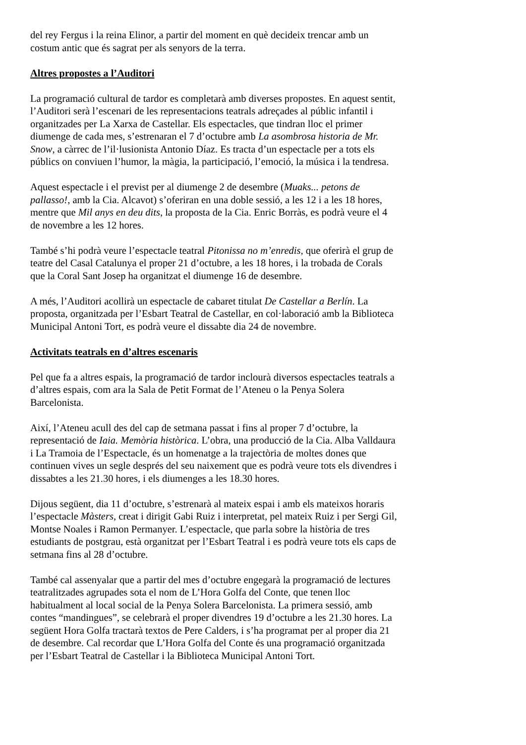del rey Fergus i la reina Elinor, a partir del moment en què decideix trencar amb un costum antic que és sagrat per als senyors de la terra.
Altres propostes a l’Auditori
La programació cultural de tardor es completarà amb diverses propostes. En aquest sentit, l’Auditori serà l’escenari de les representacions teatrals adreçades al públic infantil i organitzades per La Xarxa de Castellar. Els espectacles, que tindran lloc el primer diumenge de cada mes, s’estrenaran el 7 d’octubre amb La asombrosa historia de Mr. Snow, a càrrec de l’il·lusionista Antonio Díaz. Es tracta d’un espectacle per a tots els públics on conviuen l’humor, la màgia, la participació, l’emoció, la música i la tendresa.
Aquest espectacle i el previst per al diumenge 2 de desembre (Muaks... petons de pallasso!, amb la Cia. Alcavot) s’oferiran en una doble sessió, a les 12 i a les 18 hores, mentre que Mil anys en deu dits, la proposta de la Cia. Enric Borràs, es podrà veure el 4 de novembre a les 12 hores.
També s’hi podrà veure l’espectacle teatral Pitonissa no m’enredis, que oferirà el grup de teatre del Casal Catalunya el proper 21 d’octubre, a les 18 hores, i la trobada de Corals que la Coral Sant Josep ha organitzat el diumenge 16 de desembre.
A més, l’Auditori acollirà un espectacle de cabaret titulat De Castellar a Berlín. La proposta, organitzada per l’Esbart Teatral de Castellar, en col·laboració amb la Biblioteca Municipal Antoni Tort, es podrà veure el dissabte dia 24 de novembre.
Activitats teatrals en d’altres escenaris
Pel que fa a altres espais, la programació de tardor inclourà diversos espectacles teatrals a d’altres espais, com ara la Sala de Petit Format de l’Ateneu o la Penya Solera Barcelonista.
Així, l’Ateneu acull des del cap de setmana passat i fins al proper 7 d’octubre, la representació de Iaia. Memòria històrica. L’obra, una producció de la Cia. Alba Valldaura i La Tramoia de l’Espectacle, és un homenatge a la trajectòria de moltes dones que continuen vives un segle després del seu naixement que es podrà veure tots els divendres i dissabtes a les 21.30 hores, i els diumenges a les 18.30 hores.
Dijous següent, dia 11 d’octubre, s’estrenarà al mateix espai i amb els mateixos horaris l’espectacle Màsters, creat i dirigit Gabi Ruiz i interpretat, pel mateix Ruiz i per Sergi Gil, Montse Noales i Ramon Permanyer. L’espectacle, que parla sobre la història de tres estudiants de postgrau, està organitzat per l’Esbart Teatral i es podrà veure tots els caps de setmana fins al 28 d’octubre.
També cal assenyalar que a partir del mes d’octubre engegarà la programació de lectures teatralitzades agrupades sota el nom de L’Hora Golfa del Conte, que tenen lloc habitualment al local social de la Penya Solera Barcelonista. La primera sessió, amb contes “mandingues”, se celebrarà el proper divendres 19 d’octubre a les 21.30 hores. La següent Hora Golfa tractarà textos de Pere Calders, i s’ha programat per al proper dia 21 de desembre. Cal recordar que L’Hora Golfa del Conte és una programació organitzada per l’Esbart Teatral de Castellar i la Biblioteca Municipal Antoni Tort.